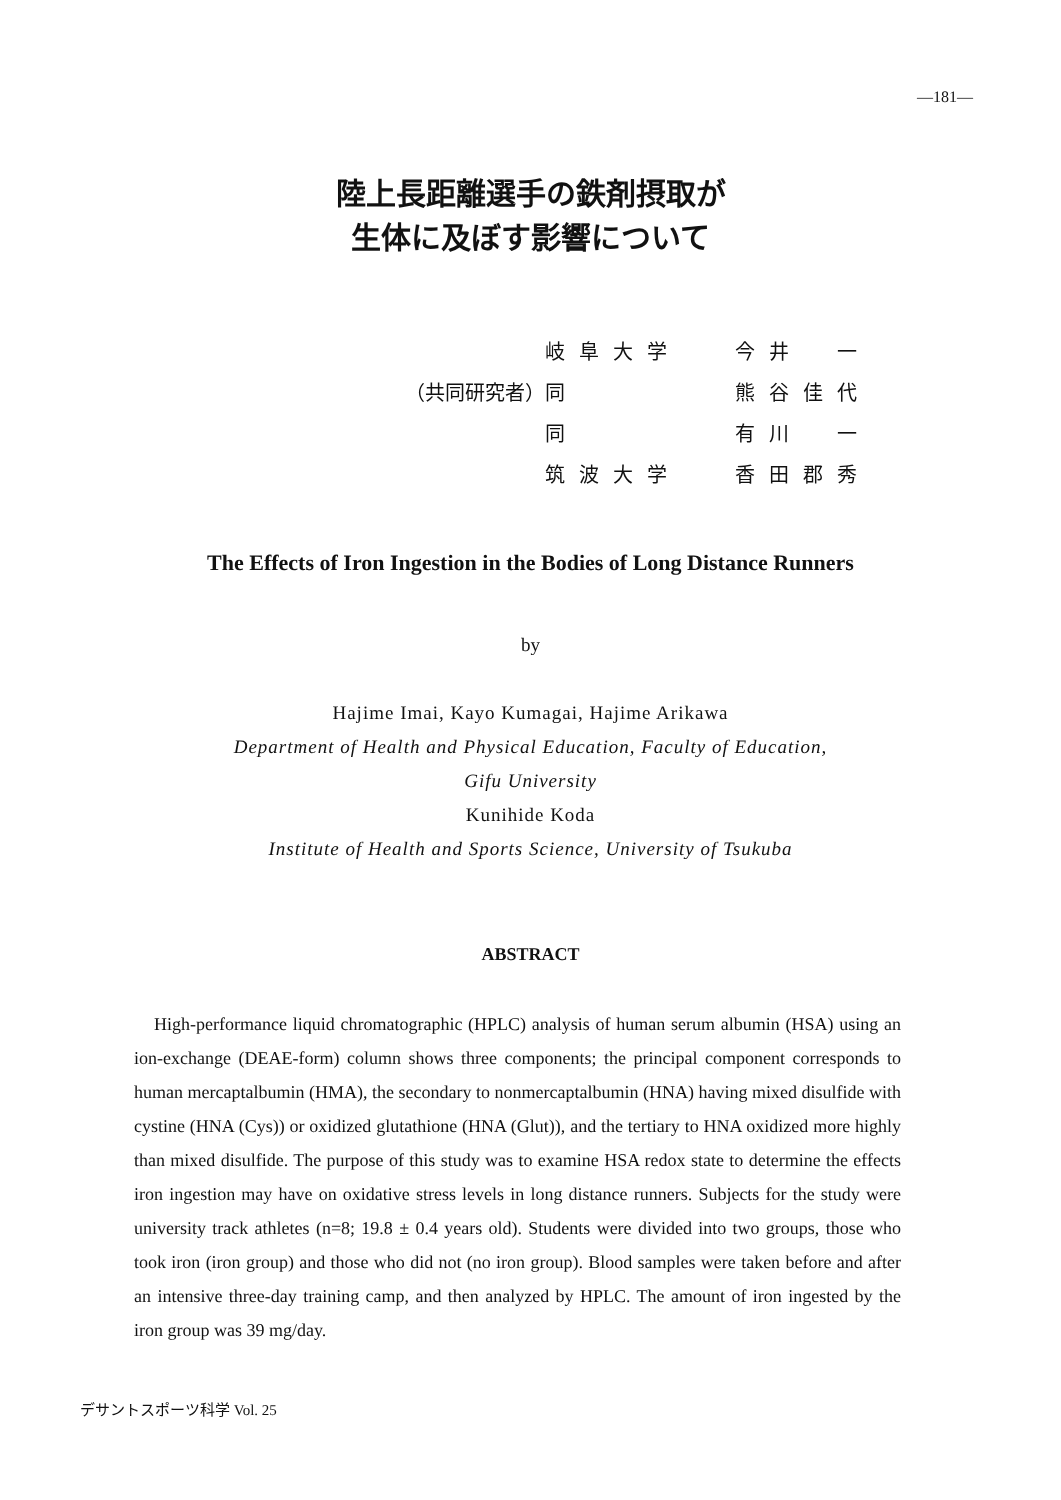—181—
陸上長距離選手の鉄剤摂取が
生体に及ぼす影響について
| | 岐阜大学 | 今井 一 |
| （共同研究者） | 同 | 熊谷佳代 |
| | 同 | 有川 一 |
| | 筑波大学 | 香田郡秀 |
The Effects of Iron Ingestion in the Bodies of Long Distance Runners
by
Hajime Imai, Kayo Kumagai, Hajime Arikawa
Department of Health and Physical Education, Faculty of Education,
Gifu University
Kunihide Koda
Institute of Health and Sports Science, University of Tsukuba
ABSTRACT
High-performance liquid chromatographic (HPLC) analysis of human serum albumin (HSA) using an ion-exchange (DEAE-form) column shows three components; the principal component corresponds to human mercaptalbumin (HMA), the secondary to nonmercaptalbumin (HNA) having mixed disulfide with cystine (HNA (Cys)) or oxidized glutathione (HNA (Glut)), and the tertiary to HNA oxidized more highly than mixed disulfide. The purpose of this study was to examine HSA redox state to determine the effects iron ingestion may have on oxidative stress levels in long distance runners. Subjects for the study were university track athletes (n=8; 19.8 ± 0.4 years old). Students were divided into two groups, those who took iron (iron group) and those who did not (no iron group). Blood samples were taken before and after an intensive three-day training camp, and then analyzed by HPLC. The amount of iron ingested by the iron group was 39 mg/day.
デサントスポーツ科学 Vol. 25